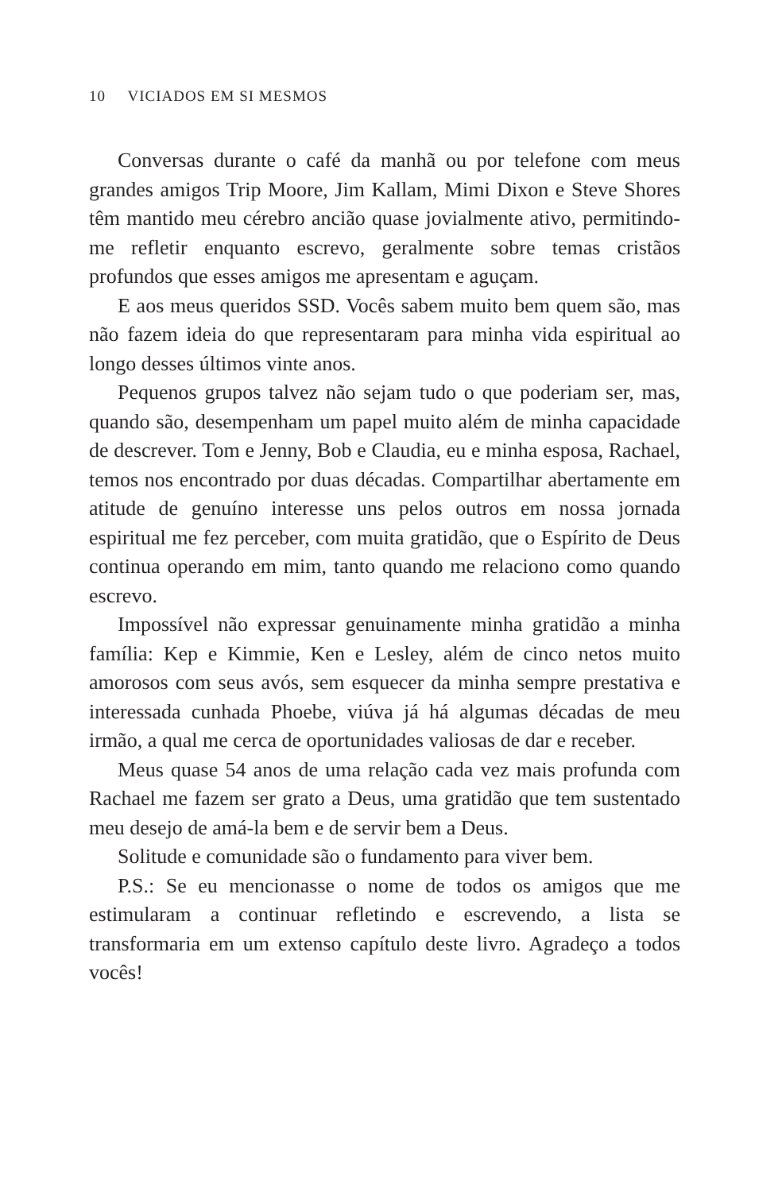10 VICIADOS EM SI MESMOS
Conversas durante o café da manhã ou por telefone com meus grandes amigos Trip Moore, Jim Kallam, Mimi Dixon e Steve Shores têm mantido meu cérebro ancião quase jovialmente ativo, permitindo-me refletir enquanto escrevo, geralmente sobre temas cristãos profundos que esses amigos me apresentam e aguçam.
E aos meus queridos SSD. Vocês sabem muito bem quem são, mas não fazem ideia do que representaram para minha vida espiritual ao longo desses últimos vinte anos.
Pequenos grupos talvez não sejam tudo o que poderiam ser, mas, quando são, desempenham um papel muito além de minha capacidade de descrever. Tom e Jenny, Bob e Claudia, eu e minha esposa, Rachael, temos nos encontrado por duas décadas. Compartilhar abertamente em atitude de genuíno interesse uns pelos outros em nossa jornada espiritual me fez perceber, com muita gratidão, que o Espírito de Deus continua operando em mim, tanto quando me relaciono como quando escrevo.
Impossível não expressar genuinamente minha gratidão a minha família: Kep e Kimmie, Ken e Lesley, além de cinco netos muito amorosos com seus avós, sem esquecer da minha sempre prestativa e interessada cunhada Phoebe, viúva já há algumas décadas de meu irmão, a qual me cerca de oportunidades valiosas de dar e receber.
Meus quase 54 anos de uma relação cada vez mais profunda com Rachael me fazem ser grato a Deus, uma gratidão que tem sustentado meu desejo de amá-la bem e de servir bem a Deus.
Solitude e comunidade são o fundamento para viver bem.
P.S.: Se eu mencionasse o nome de todos os amigos que me estimularam a continuar refletindo e escrevendo, a lista se transformaria em um extenso capítulo deste livro. Agradeço a todos vocês!